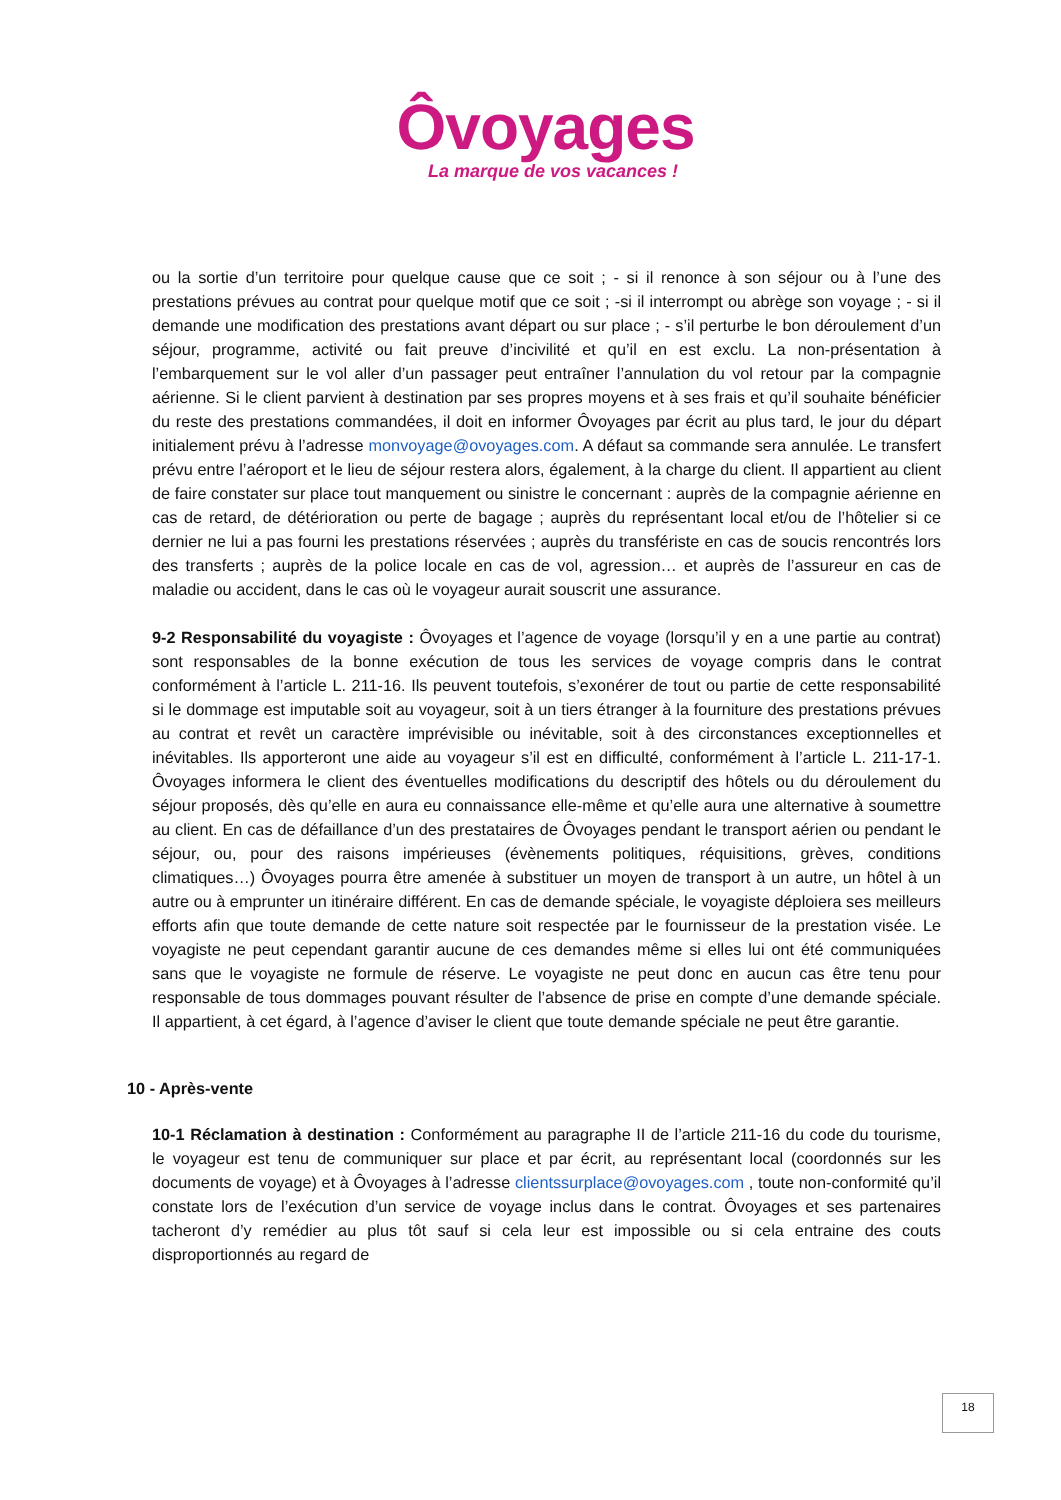Ôvoyages
La marque de vos vacances !
ou la sortie d’un territoire pour quelque cause que ce soit ; - si il renonce à son séjour ou à l’une des prestations prévues au contrat pour quelque motif que ce soit ; -si il interrompt ou abrège son voyage ; - si il demande une modification des prestations avant départ ou sur place ; - s’il perturbe le bon déroulement d’un séjour, programme, activité ou fait preuve d’incivilité et qu’il en est exclu. La non-présentation à l’embarquement sur le vol aller d’un passager peut entraîner l’annulation du vol retour par la compagnie aérienne. Si le client parvient à destination par ses propres moyens et à ses frais et qu’il souhaite bénéficier du reste des prestations commandées, il doit en informer Ôvoyages par écrit au plus tard, le jour du départ initialement prévu à l’adresse monvoyage@ovoyages.com. A défaut sa commande sera annulée. Le transfert prévu entre l’aéroport et le lieu de séjour restera alors, également, à la charge du client. Il appartient au client de faire constater sur place tout manquement ou sinistre le concernant : auprès de la compagnie aérienne en cas de retard, de détérioration ou perte de bagage ; auprès du représentant local et/ou de l’hôtelier si ce dernier ne lui a pas fourni les prestations réservées ; auprès du transfériste en cas de soucis rencontrés lors des transferts ; auprès de la police locale en cas de vol, agression… et auprès de l’assureur en cas de maladie ou accident, dans le cas où le voyageur aurait souscrit une assurance.
9-2 Responsabilité du voyagiste : Ôvoyages et l’agence de voyage (lorsqu’il y en a une partie au contrat) sont responsables de la bonne exécution de tous les services de voyage compris dans le contrat conformément à l’article L. 211-16. Ils peuvent toutefois, s’exonérer de tout ou partie de cette responsabilité si le dommage est imputable soit au voyageur, soit à un tiers étranger à la fourniture des prestations prévues au contrat et revêt un caractère imprévisible ou inévitable, soit à des circonstances exceptionnelles et inévitables. Ils apporteront une aide au voyageur s’il est en difficulté, conformément à l’article L. 211-17-1. Ôvoyages informera le client des éventuelles modifications du descriptif des hôtels ou du déroulement du séjour proposés, dès qu’elle en aura eu connaissance elle-même et qu’elle aura une alternative à soumettre au client. En cas de défaillance d’un des prestataires de Ôvoyages pendant le transport aérien ou pendant le séjour, ou, pour des raisons impérieuses (évènements politiques, réquisitions, grèves, conditions climatiques…) Ôvoyages pourra être amenée à substituer un moyen de transport à un autre, un hôtel à un autre ou à emprunter un itinéraire différent. En cas de demande spéciale, le voyagiste déploiera ses meilleurs efforts afin que toute demande de cette nature soit respectée par le fournisseur de la prestation visée. Le voyagiste ne peut cependant garantir aucune de ces demandes même si elles lui ont été communiquées sans que le voyagiste ne formule de réserve. Le voyagiste ne peut donc en aucun cas être tenu pour responsable de tous dommages pouvant résulter de l’absence de prise en compte d’une demande spéciale. Il appartient, à cet égard, à l’agence d’aviser le client que toute demande spéciale ne peut être garantie.
10 - Après-vente
10-1 Réclamation à destination : Conformément au paragraphe II de l’article 211-16 du code du tourisme, le voyageur est tenu de communiquer sur place et par écrit, au représentant local (coordonnés sur les documents de voyage) et à Ôvoyages à l’adresse clientssurplace@ovoyages.com , toute non-conformité qu’il constate lors de l’exécution d’un service de voyage inclus dans le contrat. Ôvoyages et ses partenaires tacheront d’y remédier au plus tôt sauf si cela leur est impossible ou si cela entraine des couts disproportionnés au regard de
18